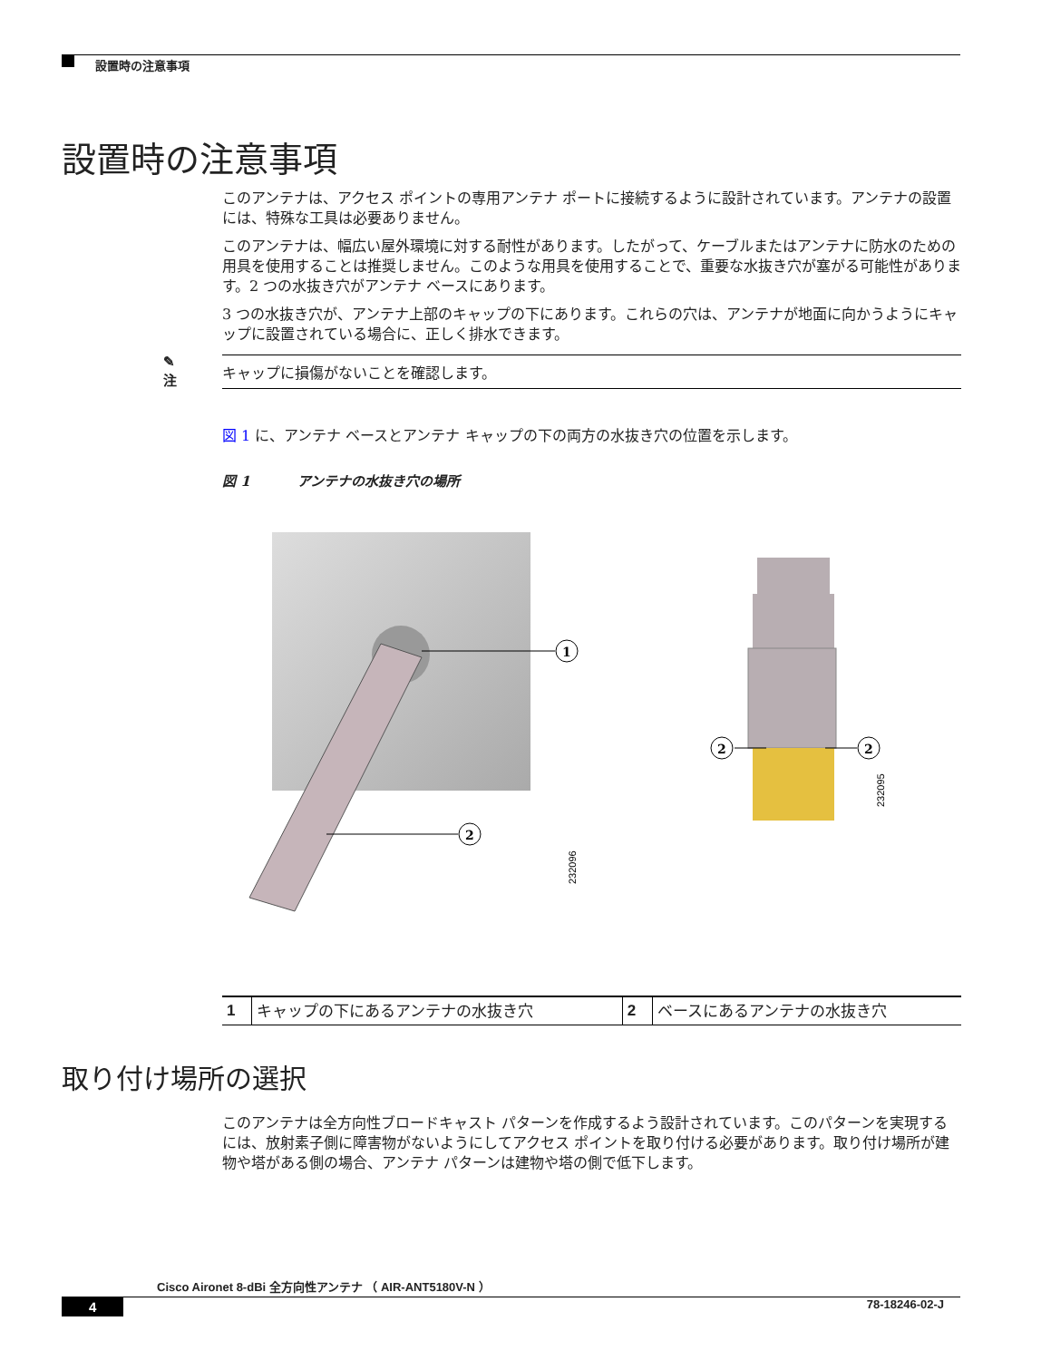設置時の注意事項
設置時の注意事項
このアンテナは、アクセス ポイントの専用アンテナ ポートに接続するように設計されています。アンテナの設置には、特殊な工具は必要ありません。
このアンテナは、幅広い屋外環境に対する耐性があります。したがって、ケーブルまたはアンテナに防水のための用具を使用することは推奨しません。このような用具を使用することで、重要な水抜き穴が塞がる可能性があります。2 つの水抜き穴がアンテナ ベースにあります。
3 つの水抜き穴が、アンテナ上部のキャップの下にあります。これらの穴は、アンテナが地面に向かうようにキャップに設置されている場合に、正しく排水できます。
✎
注
キャップに損傷がないことを確認します。
図 1 に、アンテナ ベースとアンテナ キャップの下の両方の水抜き穴の位置を示します。
図 1 アンテナの水抜き穴の場所
1
2
232096
2
2
232095
| 1 | キャップの下にあるアンテナの水抜き穴 | 2 | ベースにあるアンテナの水抜き穴 |
取り付け場所の選択
このアンテナは全方向性ブロードキャスト パターンを作成するよう設計されています。このパターンを実現するには、放射素子側に障害物がないようにしてアクセス ポイントを取り付ける必要があります。取り付け場所が建物や塔がある側の場合、アンテナ パターンは建物や塔の側で低下します。
Cisco Aironet 8-dBi 全方向性アンテナ （ AIR-ANT5180V-N ）
4 78-18246-02-J